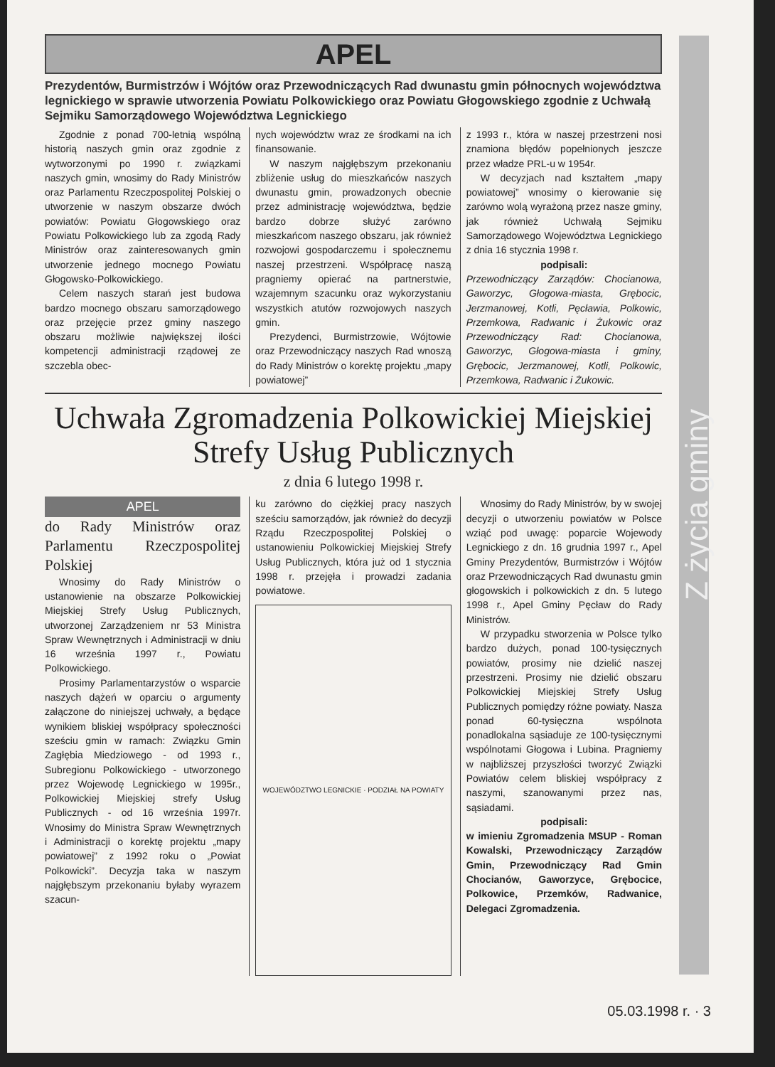Z życia gminy
APEL
Prezydentów, Burmistrzów i Wójtów oraz Przewodniczących Rad dwunastu gmin północnych województwa legnickiego w sprawie utworzenia Powiatu Polkowickiego oraz Powiatu Głogowskiego zgodnie z Uchwałą Sejmiku Samorządowego Województwa Legnickiego
Zgodnie z ponad 700-letnią wspólną historią naszych gmin oraz zgodnie z wytworzonymi po 1990 r. związkami naszych gmin, wnosimy do Rady Ministrów oraz Parlamentu Rzeczpospolitej Polskiej o utworzenie w naszym obszarze dwóch powiatów: Powiatu Głogowskiego oraz Powiatu Polkowickiego lub za zgodą Rady Ministrów oraz zainteresowanych gmin utworzenie jednego mocnego Powiatu Głogowsko-Polkowickiego.
Celem naszych starań jest budowa bardzo mocnego obszaru samorządowego oraz przejęcie przez gminy naszego obszaru możliwie największej ilości kompetencji administracji rządowej ze szczebla obec-
nych województw wraz ze środkami na ich finansowanie.
W naszym najgłębszym przekonaniu zbliżenie usług do mieszkańców naszych dwunastu gmin, prowadzonych obecnie przez administrację województwa, będzie bardzo dobrze służyć zarówno mieszkańcom naszego obszaru, jak również rozwojowi gospodarczemu i społecznemu naszej przestrzeni. Współpracę naszą pragniemy opierać na partnerstwie, wzajemnym szacunku oraz wykorzystaniu wszystkich atutów rozwojowych naszych gmin.
Prezydenci, Burmistrzowie, Wójtowie oraz Przewodniczący naszych Rad wnoszą do Rady Ministrów o korektę projektu „mapy powiatowej”
z 1993 r., która w naszej przestrzeni nosi znamiona błędów popełnionych jeszcze przez władze PRL-u w 1954r.
W decyzjach nad kształtem „mapy powiatowej” wnosimy o kierowanie się zarówno wolą wyrażoną przez nasze gminy, jak również Uchwałą Sejmiku Samorządowego Województwa Legnickiego z dnia 16 stycznia 1998 r.
podpisali:
Przewodniczący Zarządów: Chocianowa, Gaworzyc, Głogowa-miasta, Grębocic, Jerzmanowej, Kotli, Pęcławia, Polkowic, Przemkowa, Radwanic i Żukowic oraz Przewodniczący Rad: Chocianowa, Gaworzyc, Głogowa-miasta i gminy, Grębocic, Jerzmanowej, Kotli, Polkowic, Przemkowa, Radwanic i Żukowic.
Uchwała Zgromadzenia Polkowickiej Miejskiej
Strefy Usług Publicznych
z dnia 6 lutego 1998 r.
APEL
do Rady Ministrów oraz Parlamentu Rzeczpospolitej Polskiej
Wnosimy do Rady Ministrów o ustanowienie na obszarze Polkowickiej Miejskiej Strefy Usług Publicznych, utworzonej Zarządzeniem nr 53 Ministra Spraw Wewnętrznych i Administracji w dniu 16 września 1997 r., Powiatu Polkowickiego.
Prosimy Parlamentarzystów o wsparcie naszych dążeń w oparciu o argumenty załączone do niniejszej uchwały, a będące wynikiem bliskiej współpracy społeczności sześciu gmin w ramach: Związku Gmin Zagłębia Miedziowego - od 1993 r., Subregionu Polkowickiego - utworzonego przez Wojewodę Legnickiego w 1995r., Polkowickiej Miejskiej strefy Usług Publicznych - od 16 września 1997r. Wnosimy do Ministra Spraw Wewnętrznych i Administracji o korektę projektu „mapy powiatowej” z 1992 roku o „Powiat Polkowicki”. Decyzja taka w naszym najgłębszym przekonaniu byłaby wyrazem szacun-
ku zarówno do ciężkiej pracy naszych sześciu samorządów, jak również do decyzji Rządu Rzeczpospolitej Polskiej o ustanowieniu Polkowickiej Miejskiej Strefy Usług Publicznych, która już od 1 stycznia 1998 r. przejęła i prowadzi zadania powiatowe.
WOJEWÓDZTWO LEGNICKIE · PODZIAŁ NA POWIATY
Wnosimy do Rady Ministrów, by w swojej decyzji o utworzeniu powiatów w Polsce wziąć pod uwagę: poparcie Wojewody Legnickiego z dn. 16 grudnia 1997 r., Apel Gminy Prezydentów, Burmistrzów i Wójtów oraz Przewodniczących Rad dwunastu gmin głogowskich i polkowickich z dn. 5 lutego 1998 r., Apel Gminy Pęcław do Rady Ministrów.
W przypadku stworzenia w Polsce tylko bardzo dużych, ponad 100-tysięcznych powiatów, prosimy nie dzielić naszej przestrzeni. Prosimy nie dzielić obszaru Polkowickiej Miejskiej Strefy Usług Publicznych pomiędzy różne powiaty. Nasza ponad 60-tysięczna wspólnota ponadlokalna sąsiaduje ze 100-tysięcznymi wspólnotami Głogowa i Lubina. Pragniemy w najbliższej przyszłości tworzyć Związki Powiatów celem bliskiej współpracy z naszymi, szanowanymi przez nas, sąsiadami.
podpisali:
w imieniu Zgromadzenia MSUP - Roman Kowalski, Przewodniczący Zarządów Gmin, Przewodniczący Rad Gmin Chocianów, Gaworzyce, Grębocice, Polkowice, Przemków, Radwanice, Delegaci Zgromadzenia.
05.03.1998 r. · 3